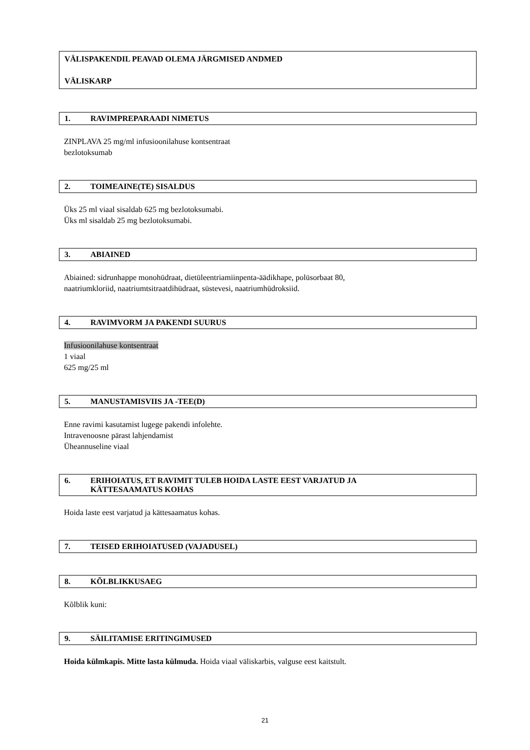VÄLISPAKENDIL PEAVAD OLEMA JÄRGMISED ANDMED
VÄLISKARP
1. RAVIMPREPARAADI NIMETUS
ZINPLAVA 25 mg/ml infusioonilahuse kontsentraat
bezlotoksumab
2. TOIMEAINE(TE) SISALDUS
Üks 25 ml viaal sisaldab 625 mg bezlotoksumabi.
Üks ml sisaldab 25 mg bezlotoksumabi.
3. ABIAINED
Abiained: sidrunhappe monohüdraat, dietüleentriamiinpenta-äädikhape, polüsorbaat 80,
naatriumkloriid, naatriumtsitraatdihüdraat, süstevesi, naatriumhüdroksiid.
4. RAVIMVORM JA PAKENDI SUURUS
Infusioonilahuse kontsentraat
1 viaal
625 mg/25 ml
5. MANUSTAMISVIIS JA -TEE(D)
Enne ravimi kasutamist lugege pakendi infolehte.
Intravenoosne pärast lahjendamist
Üheannuseline viaal
6. ERIHOIATUS, ET RAVIMIT TULEB HOIDA LASTE EEST VARJATUD JA
KÄTTESAAMATUS KOHAS
Hoida laste eest varjatud ja kättesaamatus kohas.
7. TEISED ERIHOIATUSED (VAJADUSEL)
8. KÕLBLIKKUSAEG
Kõlblik kuni:
9. SÄILITAMISE ERITINGIMUSED
Hoida külmkapis. Mitte lasta külmuda. Hoida viaal väliskarbis, valguse eest kaitstult.
21